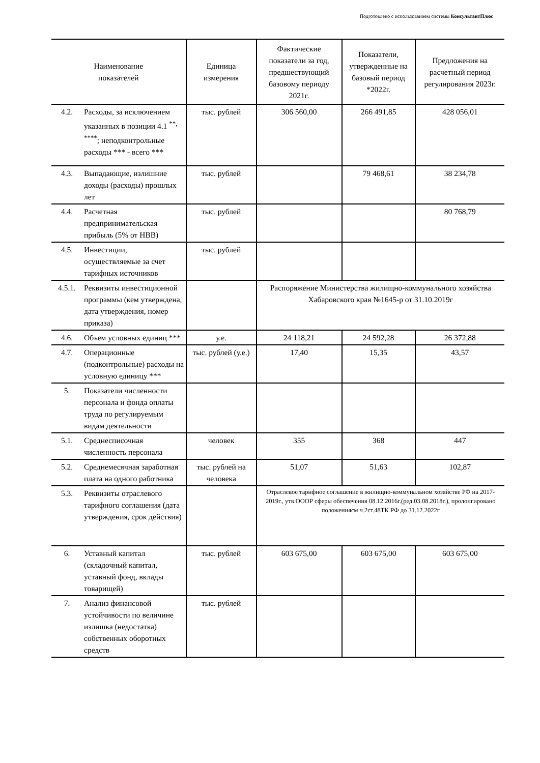Подготовлено с использованием системы КонсультантПлюс
| Наименование показателей | | Единица измерения | Фактические показатели за год, предшествующий базовому периоду 2021г. | Показатели, утвержденные на базовый период *2022г. | Предложения на расчетный период регулирования 2023г. |
| --- | --- | --- | --- | --- | --- |
| 4.2. | Расходы, за исключением указанных в позиции 4.1 <sup>**, ****</sup>; неподконтрольные расходы *** - всего *** | тыс. рублей | 306 560,00 | 266 491,85 | 428 056,01 |
| 4.3. | Выпадающие, излишние доходы (расходы) прошлых лет | тыс. рублей | | 79 468,61 | 38 234,78 |
| 4.4. | Расчетная предпринимательская прибыль (5% от НВВ) | тыс. рублей | | | 80 768,79 |
| 4.5. | Инвестиции, осуществляемые за счет тарифных источников | тыс. рублей | | | |
| 4.5.1. | Реквизиты инвестиционной программы (кем утверждена, дата утверждения, номер приказа) | | Распоряжение Министерства жилищно-коммунального хозяйства Хабаровского края №1645-р от 31.10.2019г | | |
| 4.6. | Объем условных единиц *** | у.е. | 24 118,21 | 24 592,28 | 26 372,88 |
| 4.7. | Операционные (подконтрольные) расходы на условную единицу *** | тыс. рублей (у.е.) | 17,40 | 15,35 | 43,57 |
| 5. | Показатели численности персонала и фонда оплаты труда по регулируемым видам деятельности | | | | |
| 5.1. | Среднесписочная численность персонала | человек | 355 | 368 | 447 |
| 5.2. | Среднемесячная заработная плата на одного работника | тыс. рублей на человека | 51,07 | 51,63 | 102,87 |
| 5.3. | Реквизиты отраслевого тарифного соглашения (дата утверждения, срок действия) | | Отраслевое тарифное соглашение в жилищно-коммунальном хозяйстве РФ на 2017-2019г., утв.ОООР сферы обеспечения 08.12.2016г.(ред.03.08.2018г.), пролонгировано положениясм ч.2ст.48ТК РФ до 31.12.2022г | | |
| 6. | Уставный капитал (складочный капитал, уставный фонд, вклады товарищей) | тыс. рублей | 603 675,00 | 603 675,00 | 603 675,00 |
| 7. | Анализ финансовой устойчивости по величине излишка (недостатка) собственных оборотных средств | тыс. рублей | | | |